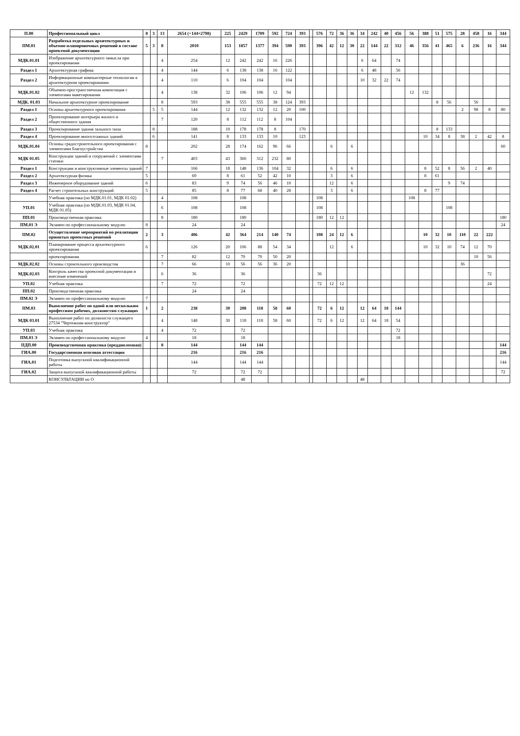| П.00 | Профессиональный цикл | 8 | 3 | 13 | 2654 (+144=2798) | 225 | 2429 | 1709 | 592 | 724 | 393 | | 576 | 72 | 36 | 36 | 34 | 242 | 40 | 456 | 56 | 388 | 51 | 575 | 28 | 458 | 16 | 344 |
| ПМ.01 | Разработка отдельных архитектурных и объемно-планировочных решений в составе проектной документации | 5 | 3 | 8 | 2010 | 153 | 1857 | 1377 | 394 | 590 | 393 | | 396 | 42 | 12 | 30 | 22 | 144 | 22 | 312 | 46 | 356 | 41 | 465 | 6 | 236 | 16 | 344 |
| МДК.01.01 | Изображение архитектурного замысла при проектировании | | | 4 | 254 | 12 | 242 | 242 | 16 | 226 | | | | | | | 6 | 64 | | 74 | | | | | | | | |
| Раздел 1 | Архитектурная графика | | | 4 | 144 | 6 | 138 | 138 | 16 | 122 | | | | | | | 6 | 48 | | 56 | | | | | | | | |
| Раздел 2 | Информационные компьютерные технологии в архитектурном проектировании | | | 4 | 110 | 6 | 104 | 104 | | 104 | | | | | | | 10 | 32 | 22 | 74 | | | | | | | | |
| МДК.01.02 | Объемно-пространственная композиция с элементами макетирования | | | 4 | 138 | 32 | 106 | 106 | 12 | 94 | | | | | | | | | | | 12 | 132 | | | | | | |
| МДК. 01.03 | Начальное архитектурное проектирование | | | 8 | 593 | 38 | 555 | 555 | 38 | 124 | 393 | | | | | | | | | | | | 8 | 56 | | 56 | | |
| Раздел 1 | Основы архитектурного проектирования | | 5 | 5 | 144 | 12 | 132 | 132 | 12 | 20 | 100 | | | | | | | | | | | | | | 2 | 98 | 8 | 80 |
| Раздел 2 | Проектирование интерьера жилого и общественного здания | | | 7 | 120 | 8 | 112 | 112 | 8 | 104 | | | | | | | | | | | | | | | | | | |
| Раздел 3 | Проектирование здания зального типа | | 8 | | 188 | 10 | 178 | 178 | 8 | | 170 | | | | | | | | | | | | 8 | 133 | | | | |
| Раздел 4 | Проектирование многоэтажных зданий | | 6 | | 141 | 8 | 133 | 133 | 10 | | 123 | | | | | | | | | | | 10 | 34 | 8 | 38 | 2 | 42 | 8 |
| МДК.01.04 | Основы градостроительного проектирования с элементами благоустройства | 8 | | | 202 | 28 | 174 | 162 | 96 | 66 | | | | 6 | | 6 | | | | | | | | | | | | 60 |
| МДК 01.05 | Конструкции зданий и сооружений с элементами статики | | | 7 | 403 | 43 | 360 | 312 | 232 | 80 | | | | | | | | | | | | | | | | | | |
| Раздел 1 | Конструкции и конструктивные элементы зданий | 7 | | | 166 | 18 | 148 | 136 | 104 | 32 | | | | 6 | | 6 | | | | | | 8 | 52 | 8 | 56 | 2 | 40 | |
| Раздел 2 | Архитектурная физика | 5 | | | 69 | 8 | 61 | 52 | 42 | 10 | | | | 3 | | 6 | | | | | | 8 | 61 | | | | | |
| Раздел 3 | Инженерное оборудование зданий | 6 | | | 83 | 9 | 74 | 56 | 46 | 10 | | | | 12 | | 6 | | | | | | | | 9 | 74 | | | |
| Раздел 4 | Расчет строительных конструкций | 5 | | | 85 | 8 | 77 | 68 | 40 | 28 | | | | 3 | | 6 | | | | | | 8 | 77 | | | | | |
| | Учебная практика (по МДК.01.01, МДК 01.02) | | | 4 | 108 | | 108 | | | | | | 108 | | | | | | | | 108 | | | | | | | |
| УП.01 | Учебная практика (по МДК.01.03, МДК 01.04, МДК 01.05) | | | 6 | 108 | | 108 | | | | | | 108 | | | | | | | | | | | 108 | | | | |
| ПП.01 | Производственная практика | | | 8 | 180 | | 180 | | | | | | 180 | 12 | 12 | | | | | | | | | | | | | 180 |
| ПМ.01 Э | Экзамен по профессиональному модулю | 8 | | | 24 | | 24 | | | | | | | | | | | | | | | | | | | | | 24 |
| ПМ.02 | Осуществление мероприятий по реализации принятых проектных решений | 2 | | 3 | 406 | 42 | 364 | 214 | 140 | 74 | | | 108 | 24 | 12 | 6 | | | | | | 10 | 32 | 10 | 110 | 22 | 222 | |
| МДК.02.01 | Планирование процесса архитектурного проектирования | 6 | | | 126 | 20 | 106 | 88 | 54 | 34 | | | | 12 | | 6 | | | | | | 10 | 32 | 10 | 74 | 12 | 70 | |
| | проектирования | | | 7 | 82 | 12 | 70 | 70 | 50 | 20 | | | | | | | | | | | | | | | | 10 | 56 | |
| МДК.02.02 | Основы строительного производства | | | 7 | 66 | 10 | 56 | 56 | 36 | 20 | | | | | | | | | | | | | | | 36 | | | |
| МДК.02.03 | Контроль качества проектной документации и внесение изменений | | | 6 | 36 | | 36 | | | | | | 36 | | | | | | | | | | | | | | 72 | |
| УП.02 | Учебная практика | | | 7 | 72 | | 72 | | | | | | 72 | 12 | 12 | | | | | | | | | | | | 24 | |
| ПП.02 | Производственная практика | | | | 24 | | 24 | | | | | | | | | | | | | | | | | | | | | |
| ПМ.02 Э | Экзамен по профессиональному модулю | 7 | | | | | | | | | | | | | | | | | | | | | | | | | | |
| ПМ.03 | Выполнение работ по одной или нескольким профессиям рабочих, должностям служащих | 1 | | 2 | 238 | 30 | 208 | 118 | 58 | 60 | | | 72 | 6 | 12 | | 12 | 64 | 18 | 144 | | | | | | | | |
| МДК 03.01 | Выполнение работ по должности служащего 27534 "Чертежник-конструктор" | | | 4 | 148 | 30 | 118 | 118 | 58 | 60 | | | 72 | 6 | 12 | | 12 | 64 | 18 | 54 | | | | | | | | |
| УП.03 | Учебная практика | | | 4 | 72 | | 72 | | | | | | | | | | | | | 72 | | | | | | | | |
| ПМ.03 Э | Экзамен по профессиональному модулю | 4 | | | 18 | | 18 | | | | | | | | | | | | | 18 | | | | | | | | |
| ПДП.00 | Производственная практика (преддипломная) | | | 8 | 144 | | 144 | 144 | | | | | | | | | | | | | | | | | | | | 144 |
| ГИА.00 | Государственная итоговая аттестация | | | | 216 | | 216 | 216 | | | | | | | | | | | | | | | | | | | | 216 |
| ГИА.01 | Подготовка выпускной квалификационной работы | | | | 144 | | 144 | 144 | | | | | | | | | | | | | | | | | | | | 144 |
| ГИА.02 | Защита выпускной квалификационной работы | | | | 72 | | 72 | 72 | | | | | | | | | | | | | | | | | | | | 72 |
| | КОНСУЛЬТАЦИИ по О | | | | | | 48 | | | | | | | | | | 48 | | | | | | | | | | | |